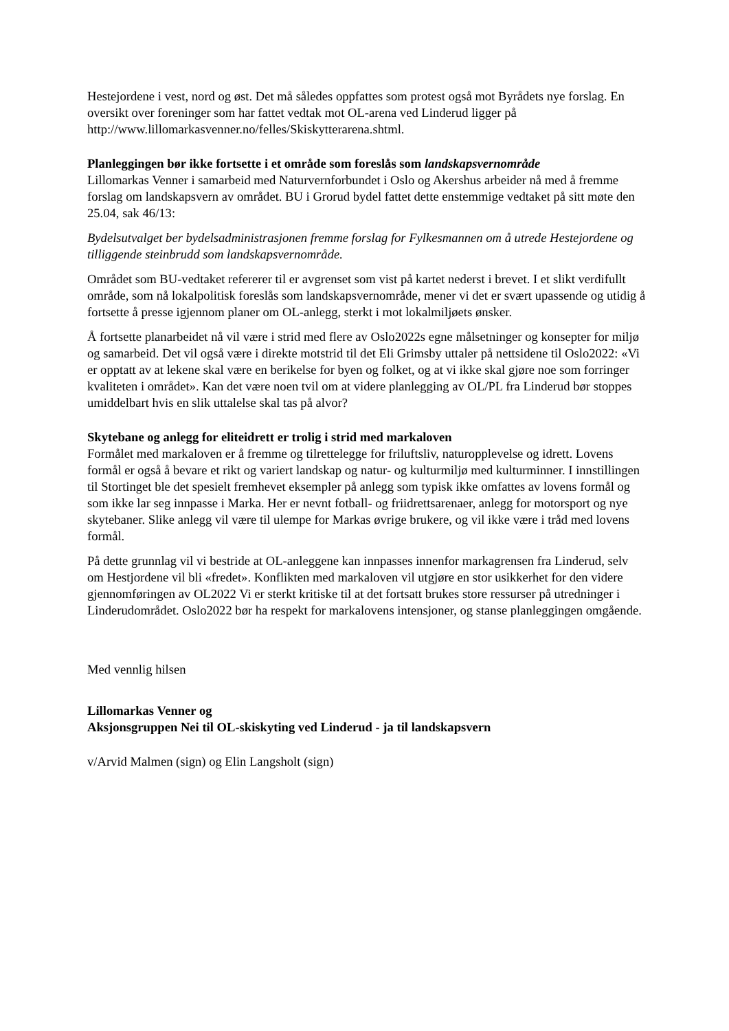Hestejordene i vest, nord og øst. Det må således oppfattes som protest også mot Byrådets nye forslag. En oversikt over foreninger som har fattet vedtak mot OL-arena ved Linderud ligger på http://www.lillomarkasvenner.no/felles/Skiskytterarena.shtml.
Planleggingen bør ikke fortsette i et område som foreslås som landskapsvernområde
Lillomarkas Venner i samarbeid med Naturvernforbundet i Oslo og Akershus arbeider nå med å fremme forslag om landskapsvern av området. BU i Grorud bydel fattet dette enstemmige vedtaket på sitt møte den 25.04, sak 46/13:
Bydelsutvalget ber bydelsadministrasjonen fremme forslag for Fylkesmannen om å utrede Hestejordene og tilliggende steinbrudd som landskapsvernområde.
Området som BU-vedtaket refererer til er avgrenset som vist på kartet nederst i brevet. I et slikt verdifullt område, som nå lokalpolitisk foreslås som landskapsvernområde, mener vi det er svært upassende og utidig å fortsette å presse igjennom planer om OL-anlegg, sterkt i mot lokalmiljøets ønsker.
Å fortsette planarbeidet nå vil være i strid med flere av Oslo2022s egne målsetninger og konsepter for miljø og samarbeid. Det vil også være i direkte motstrid til det Eli Grimsby uttaler på nettsidene til Oslo2022: «Vi er opptatt av at lekene skal være en berikelse for byen og folket, og at vi ikke skal gjøre noe som forringer kvaliteten i området». Kan det være noen tvil om at videre planlegging av OL/PL fra Linderud bør stoppes umiddelbart hvis en slik uttalelse skal tas på alvor?
Skytebane og anlegg for eliteidrett er trolig i strid med markaloven
Formålet med markaloven er å fremme og tilrettelegge for friluftsliv, naturopplevelse og idrett. Lovens formål er også å bevare et rikt og variert landskap og natur- og kulturmiljø med kulturminner. I innstillingen til Stortinget ble det spesielt fremhevet eksempler på anlegg som typisk ikke omfattes av lovens formål og som ikke lar seg innpasse i Marka. Her er nevnt fotball- og friidrettsarenaer, anlegg for motorsport og nye skytebaner. Slike anlegg vil være til ulempe for Markas øvrige brukere, og vil ikke være i tråd med lovens formål.
På dette grunnlag vil vi bestride at OL-anleggene kan innpasses innenfor markagrensen fra Linderud, selv om Hestjordene vil bli «fredet». Konflikten med markaloven vil utgjøre en stor usikkerhet for den videre gjennomføringen av OL2022 Vi er sterkt kritiske til at det fortsatt brukes store ressurser på utredninger i Linderudområdet. Oslo2022 bør ha respekt for markalovens intensjoner, og stanse planleggingen omgående.
Med vennlig hilsen
Lillomarkas Venner og
Aksjonsgruppen Nei til OL-skiskyting ved Linderud - ja til landskapsvern
v/Arvid Malmen (sign) og Elin Langsholt (sign)